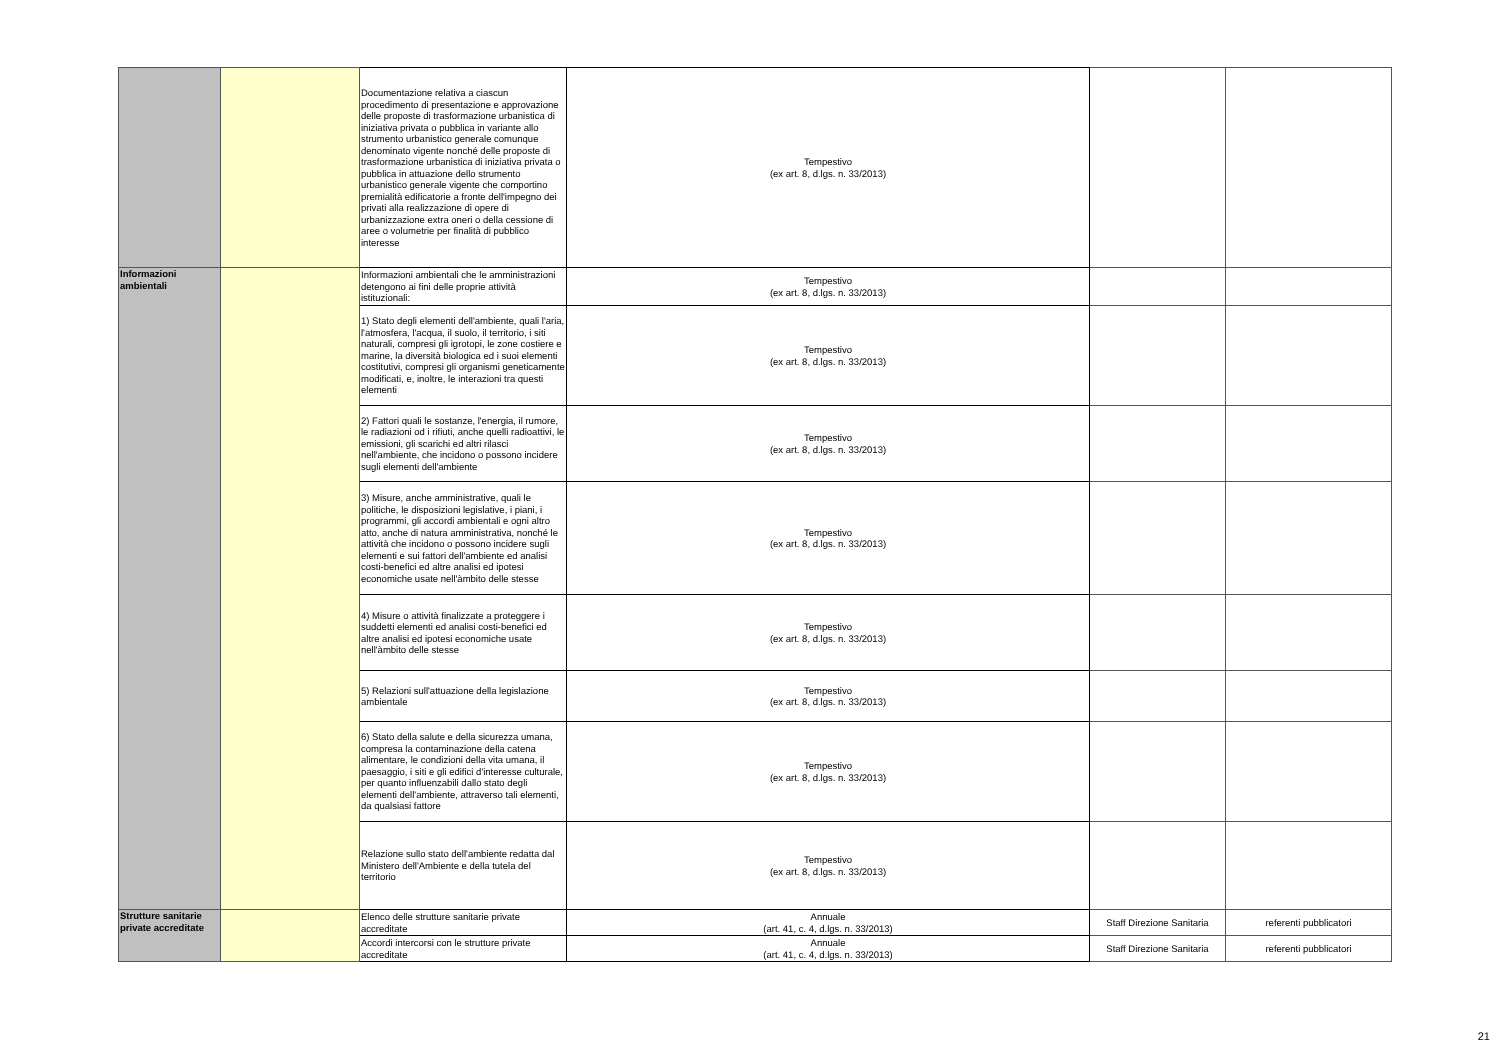| | | Documentazione relativa a ciascun procedimento di presentazione e approvazione delle proposte di trasformazione urbanistica di iniziativa privata o pubblica in variante allo strumento urbanistico generale comunque denominato vigente nonché delle proposte di trasformazione urbanistica di iniziativa privata o pubblica in attuazione dello strumento urbanistico generale vigente che comportino premialità edificatorie a fronte dell'impegno dei privati alla realizzazione di opere di urbanizzazione extra oneri o della cessione di aree o volumetrie per finalità di pubblico interesse | Tempestivo (ex art. 8, d.lgs. n. 33/2013) | | |
| Informazioni ambientali | | Informazioni ambientali che le amministrazioni detengono ai fini delle proprie attività istituzionali: | Tempestivo (ex art. 8, d.lgs. n. 33/2013) | | |
| | | 1) Stato degli elementi dell'ambiente, quali l'aria, l'atmosfera, l'acqua, il suolo, il territorio, i siti naturali, compresi gli igrotopi, le zone costiere e marine, la diversità biologica ed i suoi elementi costitutivi, compresi gli organismi geneticamente modificati, e, inoltre, le interazioni tra questi elementi | Tempestivo (ex art. 8, d.lgs. n. 33/2013) | | |
| | | 2) Fattori quali le sostanze, l'energia, il rumore, le radiazioni od i rifiuti, anche quelli radioattivi, le emissioni, gli scarichi ed altri rilasci nell'ambiente, che incidono o possono incidere sugli elementi dell'ambiente | Tempestivo (ex art. 8, d.lgs. n. 33/2013) | | |
| | | 3) Misure, anche amministrative, quali le politiche, le disposizioni legislative, i piani, i programmi, gli accordi ambientali e ogni altro atto, anche di natura amministrativa, nonché le attività che incidono o possono incidere sugli elementi e sui fattori dell'ambiente ed analisi costi-benefici ed altre analisi ed ipotesi economiche usate nell'àmbito delle stesse | Tempestivo (ex art. 8, d.lgs. n. 33/2013) | | |
| | | 4) Misure o attività finalizzate a proteggere i suddetti elementi ed analisi costi-benefici ed altre analisi ed ipotesi economiche usate nell'àmbito delle stesse | Tempestivo (ex art. 8, d.lgs. n. 33/2013) | | |
| | | 5) Relazioni sull'attuazione della legislazione ambientale | Tempestivo (ex art. 8, d.lgs. n. 33/2013) | | |
| | | 6) Stato della salute e della sicurezza umana, compresa la contaminazione della catena alimentare, le condizioni della vita umana, il paesaggio, i siti e gli edifici d'interesse culturale, per quanto influenzabili dallo stato degli elementi dell'ambiente, attraverso tali elementi, da qualsiasi fattore | Tempestivo (ex art. 8, d.lgs. n. 33/2013) | | |
| | | Relazione sullo stato dell'ambiente redatta dal Ministero dell'Ambiente e della tutela del territorio | Tempestivo (ex art. 8, d.lgs. n. 33/2013) | | |
| Strutture sanitarie private accreditate | | Elenco delle strutture sanitarie private accreditate | Annuale (art. 41, c. 4, d.lgs. n. 33/2013) | Staff Direzione Sanitaria | referenti pubblicatori |
| | | Accordi intercorsi con le strutture private accreditate | Annuale (art. 41, c. 4, d.lgs. n. 33/2013) | Staff Direzione Sanitaria | referenti pubblicatori |
21